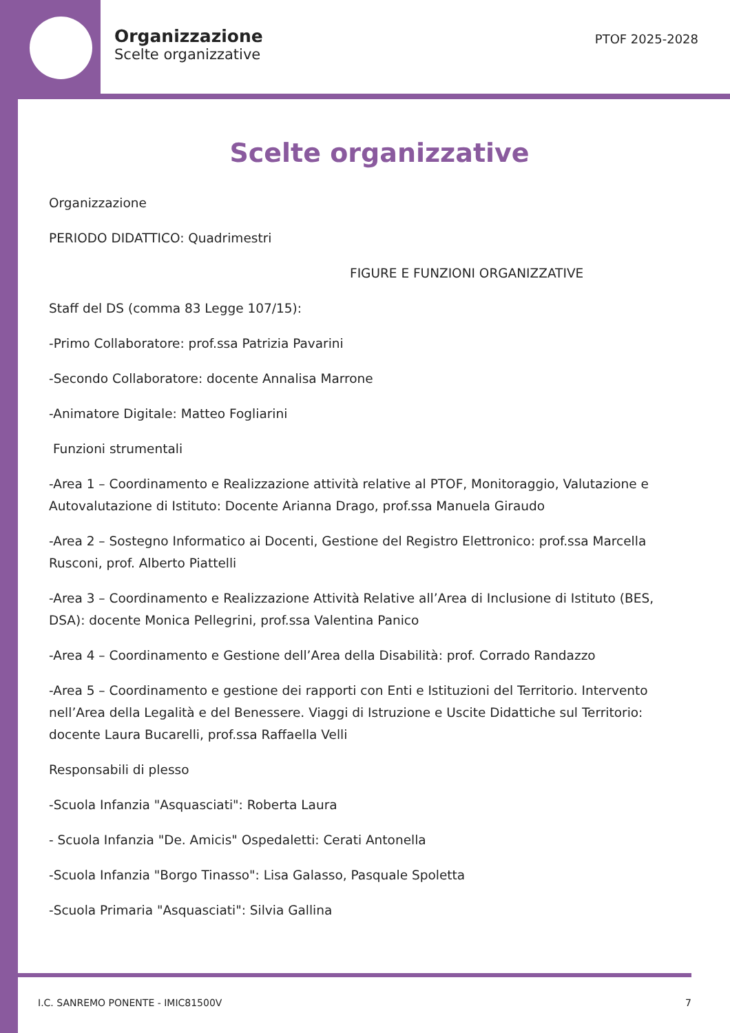Organizzazione
Scelte organizzative
PTOF 2025-2028
Scelte organizzative
Organizzazione
PERIODO DIDATTICO: Quadrimestri
FIGURE E FUNZIONI ORGANIZZATIVE
Staff del DS (comma 83 Legge 107/15):
-Primo Collaboratore: prof.ssa Patrizia Pavarini
-Secondo Collaboratore: docente Annalisa Marrone
-Animatore Digitale: Matteo Fogliarini
Funzioni strumentali
-Area 1 – Coordinamento e Realizzazione attività relative al PTOF, Monitoraggio, Valutazione e Autovalutazione di Istituto: Docente Arianna Drago, prof.ssa Manuela Giraudo
-Area 2 – Sostegno Informatico ai Docenti, Gestione del Registro Elettronico: prof.ssa Marcella Rusconi, prof. Alberto Piattelli
-Area 3 – Coordinamento e Realizzazione Attività Relative all’Area di Inclusione di Istituto (BES, DSA): docente Monica Pellegrini, prof.ssa Valentina Panico
-Area 4 – Coordinamento e Gestione dell’Area della Disabilità: prof. Corrado Randazzo
-Area 5 – Coordinamento e gestione dei rapporti con Enti e Istituzioni del Territorio. Intervento nell’Area della Legalità e del Benessere. Viaggi di Istruzione e Uscite Didattiche sul Territorio: docente Laura Bucarelli, prof.ssa Raffaella Velli
Responsabili di plesso
-Scuola Infanzia "Asquasciati": Roberta Laura
- Scuola Infanzia "De. Amicis" Ospedaletti: Cerati Antonella
-Scuola Infanzia "Borgo Tinasso": Lisa Galasso, Pasquale Spoletta
-Scuola Primaria "Asquasciati": Silvia Gallina
I.C. SANREMO PONENTE - IMIC81500V 7